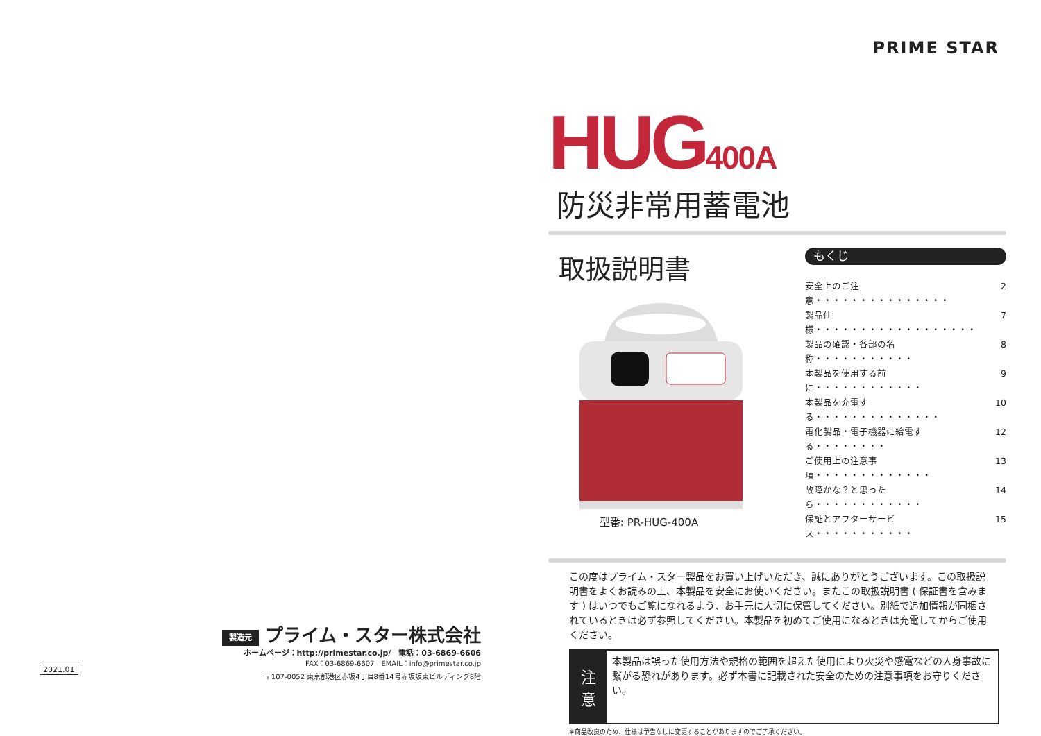製造元 プライム・スター株式会社
ホームページ：http://primestar.co.jp/　電話：03-6869-6606
FAX：03-6869-6607　EMAIL：info@primestar.co.jp
〒107-0052 東京都港区赤坂4丁目8番14号赤坂坂東ビルディング8階
2021.01
PRIME STAR
HUG400A
防災非常用蓄電池
取扱説明書
型番: PR-HUG-400A
もくじ
安全上のご注意・・・・・・・・・・・・・・・ 2
製品仕様・・・・・・・・・・・・・・・・・・ 7
製品の確認・各部の名称・・・・・・・・・・・ 8
本製品を使用する前に・・・・・・・・・・・・ 9
本製品を充電する・・・・・・・・・・・・・・ 10
電化製品・電子機器に給電する・・・・・・・・ 12
ご使用上の注意事項・・・・・・・・・・・・・ 13
故障かな？と思ったら・・・・・・・・・・・・ 14
保証とアフターサービス・・・・・・・・・・・ 15
この度はプライム・スター製品をお買い上げいただき、誠にありがとうございます。この取扱説明書をよくお読みの上、本製品を安全にお使いください。またこの取扱説明書 ( 保証書を含みます ) はいつでもご覧になれるよう、お手元に大切に保管してください。別紙で追加情報が同梱されているときは必ず参照してください。本製品を初めてご使用になるときは充電してからご使用ください。
注意
本製品は誤った使用方法や規格の範囲を超えた使用により火災や感電などの人身事故に繋がる恐れがあります。必ず本書に記載された安全のための注意事項をお守りください。
※商品改良のため、仕様は予告なしに変更することがありますのでご了承ください。